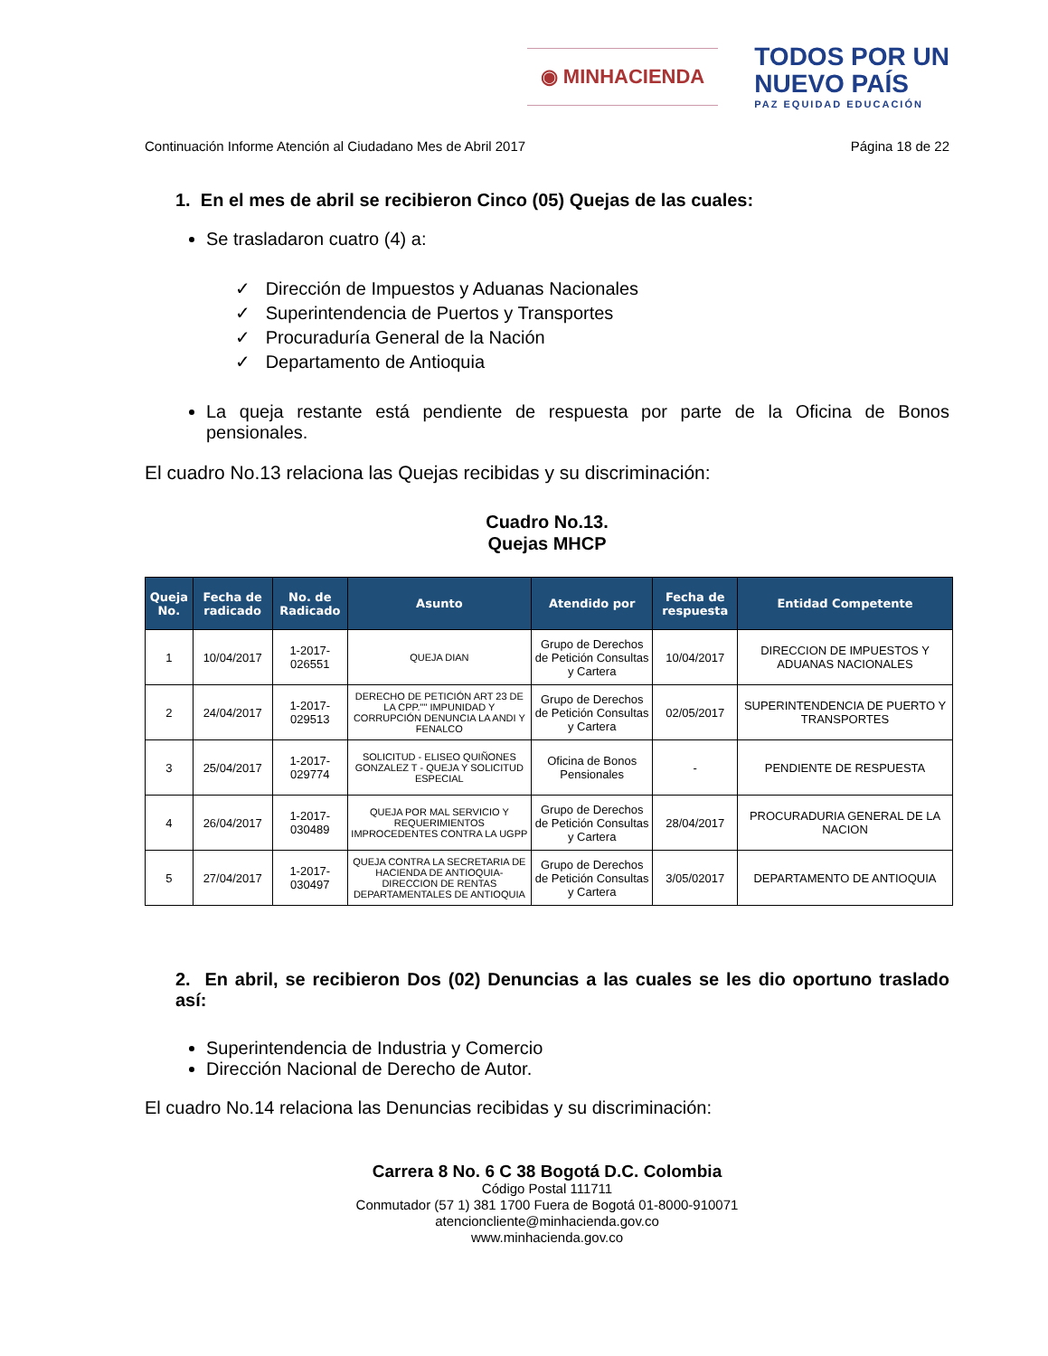◉ MINHACIENDA
TODOS POR UN
NUEVO PAÍS
PAZ EQUIDAD EDUCACIÓN
Continuación Informe Atención al Ciudadano Mes de Abril 2017 Página 18 de 22
1. En el mes de abril se recibieron Cinco (05) Quejas de las cuales:
Se trasladaron cuatro (4) a:
✓ Dirección de Impuestos y Aduanas Nacionales
✓ Superintendencia de Puertos y Transportes
✓ Procuraduría General de la Nación
✓ Departamento de Antioquia
La queja restante está pendiente de respuesta por parte de la Oficina de Bonos pensionales.
El cuadro No.13 relaciona las Quejas recibidas y su discriminación:
Cuadro No.13.
Quejas MHCP
| Queja No. | Fecha de radicado | No. de Radicado | Asunto | Atendido por | Fecha de respuesta | Entidad Competente |
| --- | --- | --- | --- | --- | --- | --- |
| 1 | 10/04/2017 | 1-2017-026551 | QUEJA DIAN | Grupo de Derechos de Petición Consultas y Cartera | 10/04/2017 | DIRECCION DE IMPUESTOS Y ADUANAS NACIONALES |
| 2 | 24/04/2017 | 1-2017-029513 | DERECHO DE PETICIÓN ART 23 DE LA CPP."" IMPUNIDAD Y CORRUPCIÓN DENUNCIA LA ANDI Y FENALCO | Grupo de Derechos de Petición Consultas y Cartera | 02/05/2017 | SUPERINTENDENCIA DE PUERTO Y TRANSPORTES |
| 3 | 25/04/2017 | 1-2017-029774 | SOLICITUD - ELISEO QUIÑONES GONZALEZ T - QUEJA Y SOLICITUD ESPECIAL | Oficina de Bonos Pensionales | - | PENDIENTE DE RESPUESTA |
| 4 | 26/04/2017 | 1-2017-030489 | QUEJA POR MAL SERVICIO Y REQUERIMIENTOS IMPROCEDENTES CONTRA LA UGPP | Grupo de Derechos de Petición Consultas y Cartera | 28/04/2017 | PROCURADURIA GENERAL DE LA NACION |
| 5 | 27/04/2017 | 1-2017-030497 | QUEJA CONTRA LA SECRETARIA DE HACIENDA DE ANTIOQUIA-DIRECCION DE RENTAS DEPARTAMENTALES DE ANTIOQUIA | Grupo de Derechos de Petición Consultas y Cartera | 3/05/02017 | DEPARTAMENTO DE ANTIOQUIA |
2. En abril, se recibieron Dos (02) Denuncias a las cuales se les dio oportuno traslado así:
Superintendencia de Industria y Comercio
Dirección Nacional de Derecho de Autor.
El cuadro No.14 relaciona las Denuncias recibidas y su discriminación:
Carrera 8 No. 6 C 38 Bogotá D.C. Colombia
Código Postal 111711
Conmutador (57 1) 381 1700 Fuera de Bogotá 01-8000-910071
atencioncliente@minhacienda.gov.co
www.minhacienda.gov.co